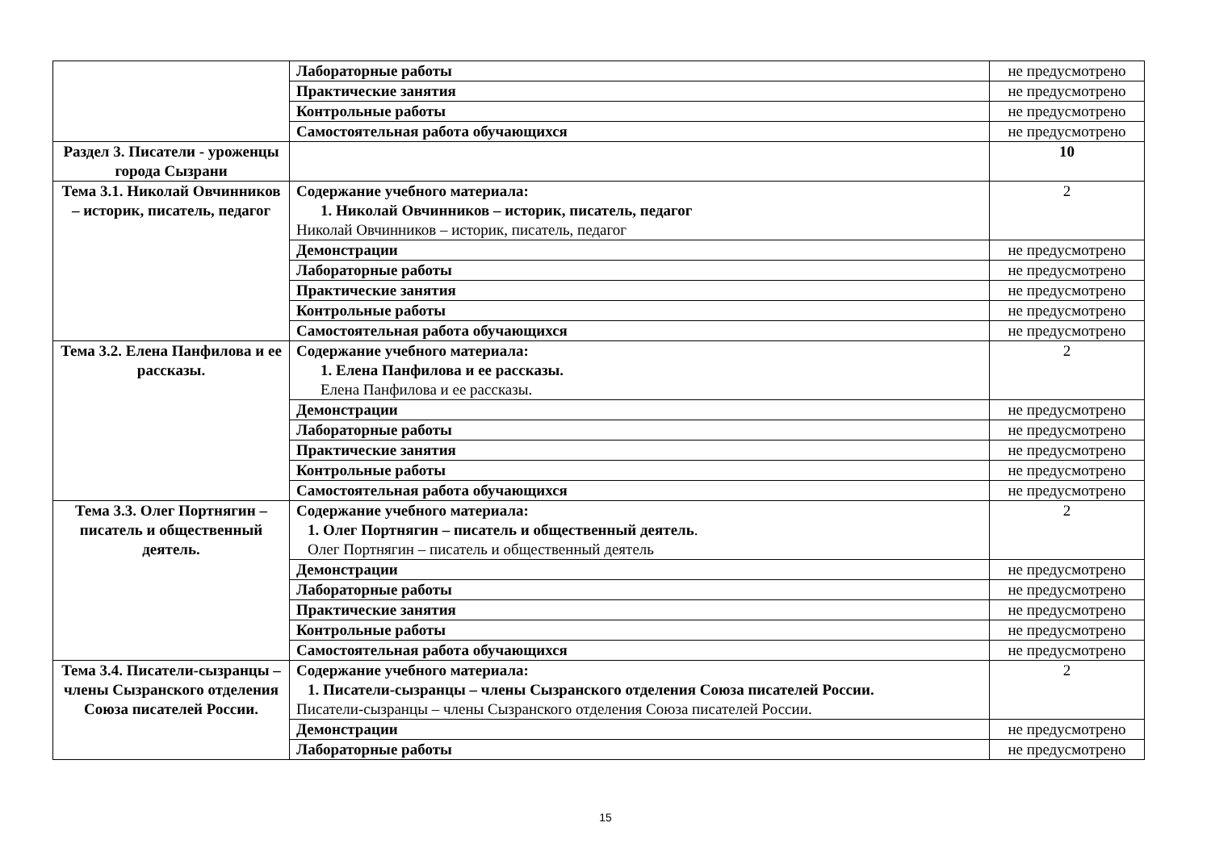| | Лабораторные работы | не предусмотрено |
| | Практические занятия | не предусмотрено |
| | Контрольные работы | не предусмотрено |
| | Самостоятельная работа обучающихся | не предусмотрено |
| Раздел 3. Писатели - уроженцы города Сызрани | | 10 |
| Тема 3.1. Николай Овчинников – историк, писатель, педагог | Содержание учебного материала: 1. Николай Овчинников – историк, писатель, педагог Николай Овчинников – историк, писатель, педагог | 2 |
| | Демонстрации | не предусмотрено |
| | Лабораторные работы | не предусмотрено |
| | Практические занятия | не предусмотрено |
| | Контрольные работы | не предусмотрено |
| | Самостоятельная работа обучающихся | не предусмотрено |
| Тема 3.2. Елена Панфилова и ее рассказы. | Содержание учебного материала: 1. Елена Панфилова и ее рассказы. Елена Панфилова и ее рассказы. | 2 |
| | Демонстрации | не предусмотрено |
| | Лабораторные работы | не предусмотрено |
| | Практические занятия | не предусмотрено |
| | Контрольные работы | не предусмотрено |
| | Самостоятельная работа обучающихся | не предусмотрено |
| Тема 3.3. Олег Портнягин – писатель и общественный деятель. | Содержание учебного материала: 1. Олег Портнягин – писатель и общественный деятель . Олег Портнягин – писатель и общественный деятель | 2 |
| | Демонстрации | не предусмотрено |
| | Лабораторные работы | не предусмотрено |
| | Практические занятия | не предусмотрено |
| | Контрольные работы | не предусмотрено |
| | Самостоятельная работа обучающихся | не предусмотрено |
| Тема 3.4. Писатели-сызранцы – члены Сызранского отделения Союза писателей России. | Содержание учебного материала: 1. Писатели-сызранцы – члены Сызранского отделения Союза писателей России. Писатели-сызранцы – члены Сызранского отделения Союза писателей России. | 2 |
| | Демонстрации | не предусмотрено |
| | Лабораторные работы | не предусмотрено |
15